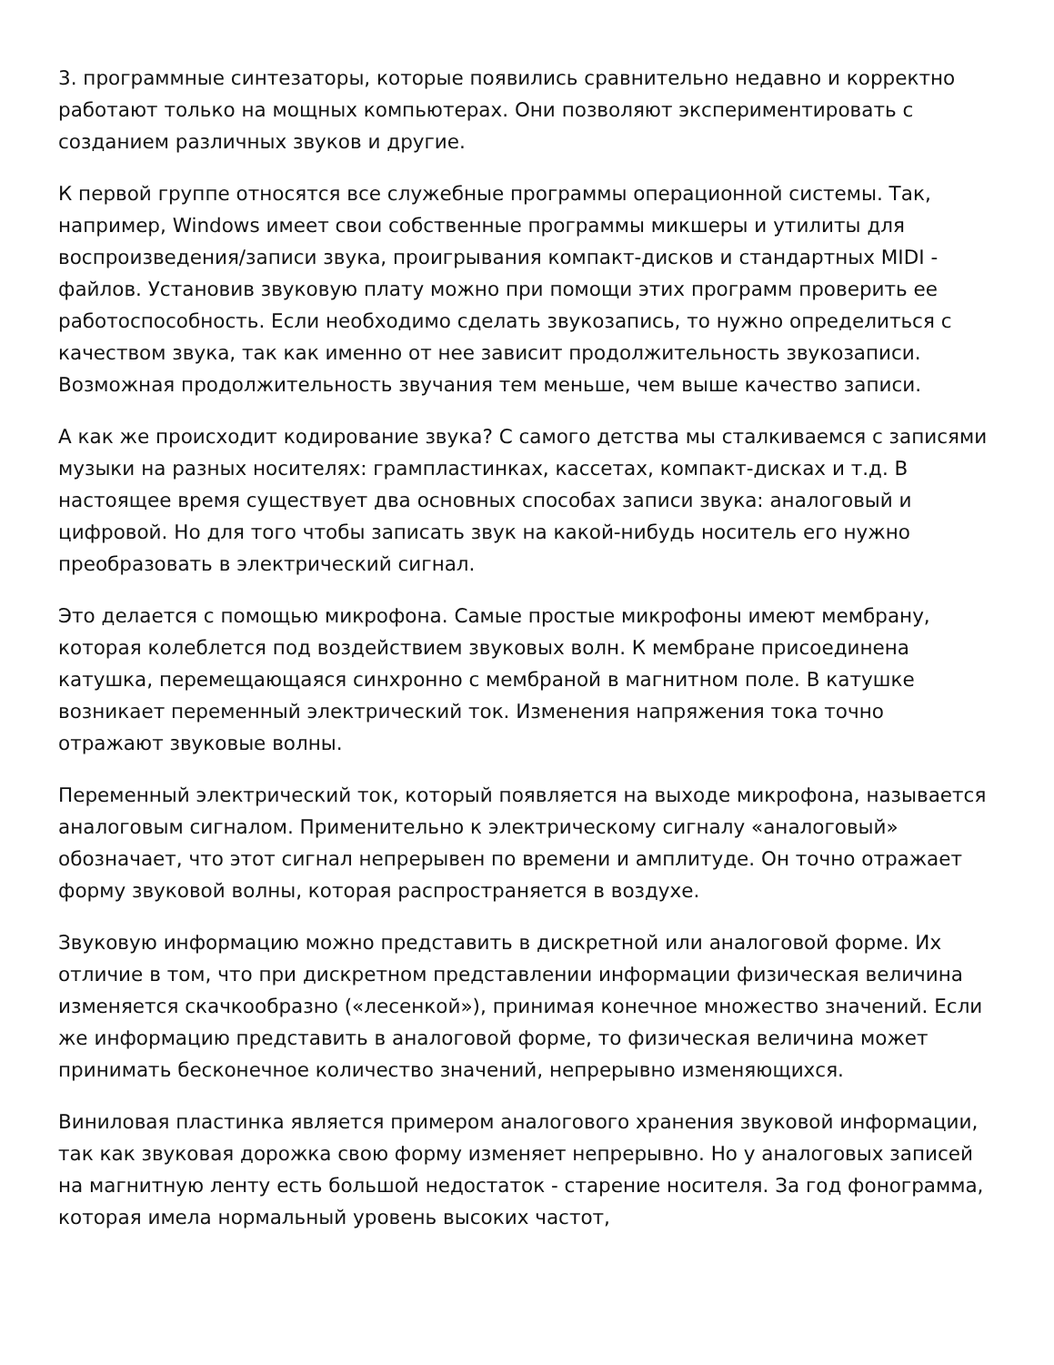3. программные синтезаторы, которые появились сравнительно недавно и корректно работают только на мощных компьютерах. Они позволяют экспериментировать с созданием различных звуков и другие.
К первой группе относятся все служебные программы операционной системы. Так, например, Windows имеет свои собственные программы микшеры и утилиты для воспроизведения/записи звука, проигрывания компакт-дисков и стандартных MIDI - файлов. Установив звуковую плату можно при помощи этих программ проверить ее работоспособность. Если необходимо сделать звукозапись, то нужно определиться с качеством звука, так как именно от нее зависит продолжительность звукозаписи. Возможная продолжительность звучания тем меньше, чем выше качество записи.
А как же происходит кодирование звука? С самого детства мы сталкиваемся с записями музыки на разных носителях: грампластинках, кассетах, компакт-дисках и т.д. В настоящее время существует два основных способах записи звука: аналоговый и цифровой. Но для того чтобы записать звук на какой-нибудь носитель его нужно преобразовать в электрический сигнал.
Это делается с помощью микрофона. Самые простые микрофоны имеют мембрану, которая колеблется под воздействием звуковых волн. К мембране присоединена катушка, перемещающаяся синхронно с мембраной в магнитном поле. В катушке возникает переменный электрический ток. Изменения напряжения тока точно отражают звуковые волны.
Переменный электрический ток, который появляется на выходе микрофона, называется аналоговым сигналом. Применительно к электрическому сигналу «аналоговый» обозначает, что этот сигнал непрерывен по времени и амплитуде. Он точно отражает форму звуковой волны, которая распространяется в воздухе.
Звуковую информацию можно представить в дискретной или аналоговой форме. Их отличие в том, что при дискретном представлении информации физическая величина изменяется скачкообразно («лесенкой»), принимая конечное множество значений. Если же информацию представить в аналоговой форме, то физическая величина может принимать бесконечное количество значений, непрерывно изменяющихся.
Виниловая пластинка является примером аналогового хранения звуковой информации, так как звуковая дорожка свою форму изменяет непрерывно. Но у аналоговых записей на магнитную ленту есть большой недостаток - старение носителя. За год фонограмма, которая имела нормальный уровень высоких частот,